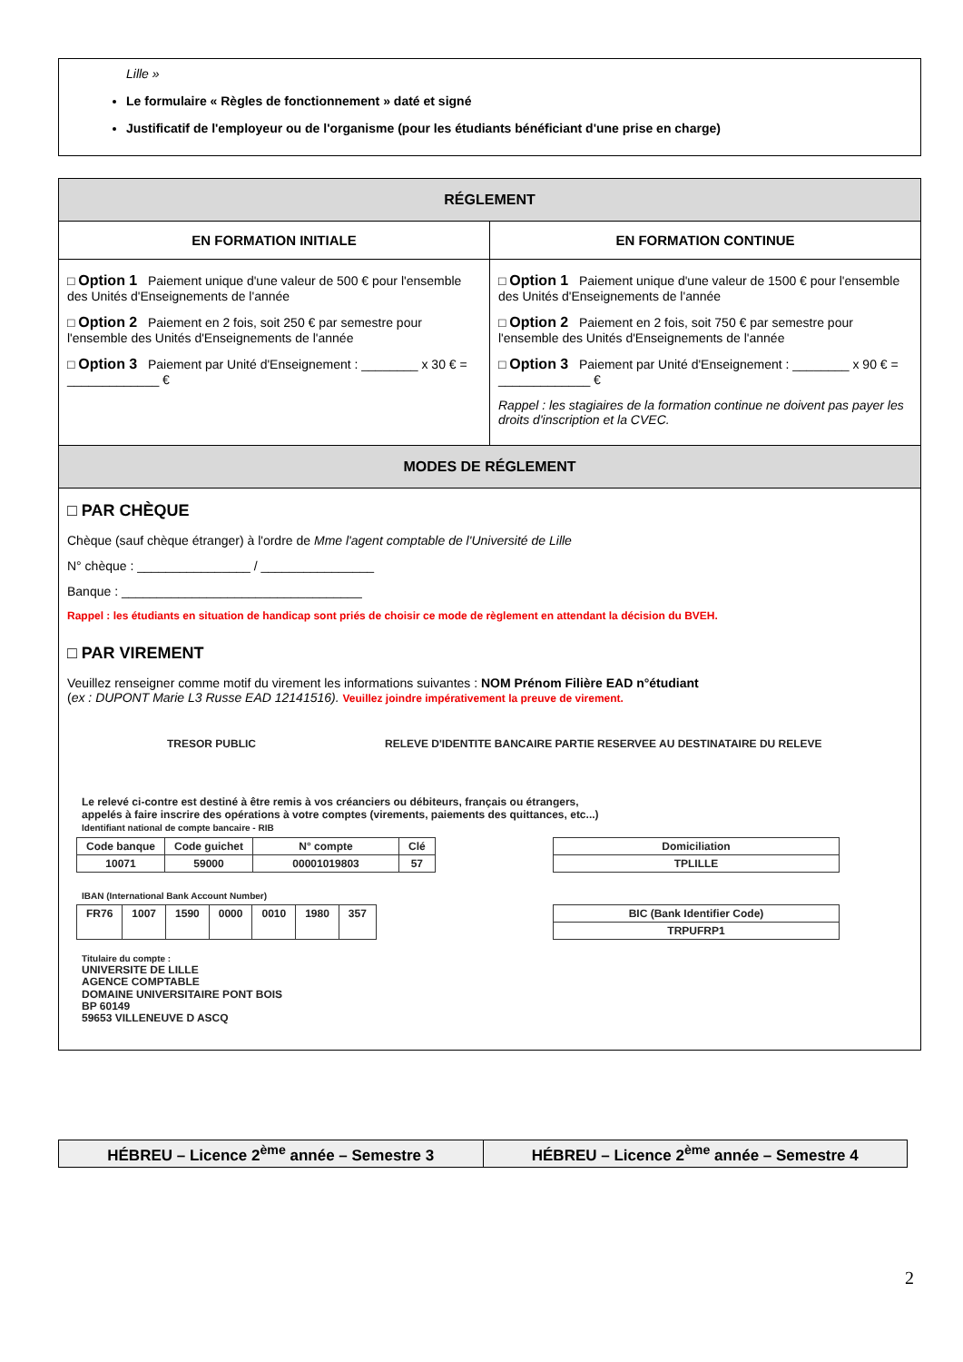Lille »
Le formulaire « Règles de fonctionnement » daté et signé
Justificatif de l'employeur ou de l'organisme (pour les étudiants bénéficiant d'une prise en charge)
| RÉGLEMENT | |
| --- | --- |
| EN FORMATION INITIALE | EN FORMATION CONTINUE |
| □ Option 1 Paiement unique d'une valeur de 500 € pour l'ensemble des Unités d'Enseignements de l'année □ Option 2 Paiement en 2 fois, soit 250 € par semestre pour l'ensemble des Unités d'Enseignements de l'année □ Option 3 Paiement par Unité d'Enseignement : ________ x 30 € = _____________ € | □ Option 1 Paiement unique d'une valeur de 1500 € pour l'ensemble des Unités d'Enseignements de l'année □ Option 2 Paiement en 2 fois, soit 750 € par semestre pour l'ensemble des Unités d'Enseignements de l'année □ Option 3 Paiement par Unité d'Enseignement : ________ x 90 € = _____________ € Rappel : les stagiaires de la formation continue ne doivent pas payer les droits d'inscription et la CVEC. |
| MODES DE RÉGLEMENT | |
| □ PAR CHÈQUE Chèque (sauf chèque étranger) à l'ordre de Mme l'agent comptable de l'Université de Lille N° chèque : ________________ / ________________ Banque : __________________________________ Rappel : les étudiants en situation de handicap sont priés de choisir ce mode de règlement en attendant la décision du BVEH. □ PAR VIREMENT Veuillez renseigner comme motif du virement les informations suivantes : NOM Prénom Filière EAD n°étudiant ( ex : DUPONT Marie L3 Russe EAD 12141516). Veuillez joindre impérativement la preuve de virement. TRESOR PUBLIC RELEVE D'IDENTITE BANCAIRE PARTIE RESERVEE AU DESTINATAIRE DU RELEVE Le relevé ci-contre est destiné à être remis à vos créanciers ou débiteurs, français ou étrangers, appelés à faire inscrire des opérations à votre comptes (virements, paiements des quittances, etc...) Identifiant national de compte bancaire - RIB / Code banque / Code guichet / N° compte / Clé / / 10071 / 59000 / 00001019803 / 57 / / Domiciliation / / TPLILLE / IBAN (International Bank Account Number) / FR76 / 1007 / 1590 / 0000 / 0010 / 1980 / 357 / / BIC (Bank Identifier Code) / / TRPUFRP1 / Titulaire du compte : UNIVERSITE DE LILLE AGENCE COMPTABLE DOMAINE UNIVERSITAIRE PONT BOIS BP 60149 59653 VILLENEUVE D ASCQ | |
| HÉBREU – Licence 2<sup>ème</sup> année – Semestre 3 | HÉBREU – Licence 2<sup>ème</sup> année – Semestre 4 |
2